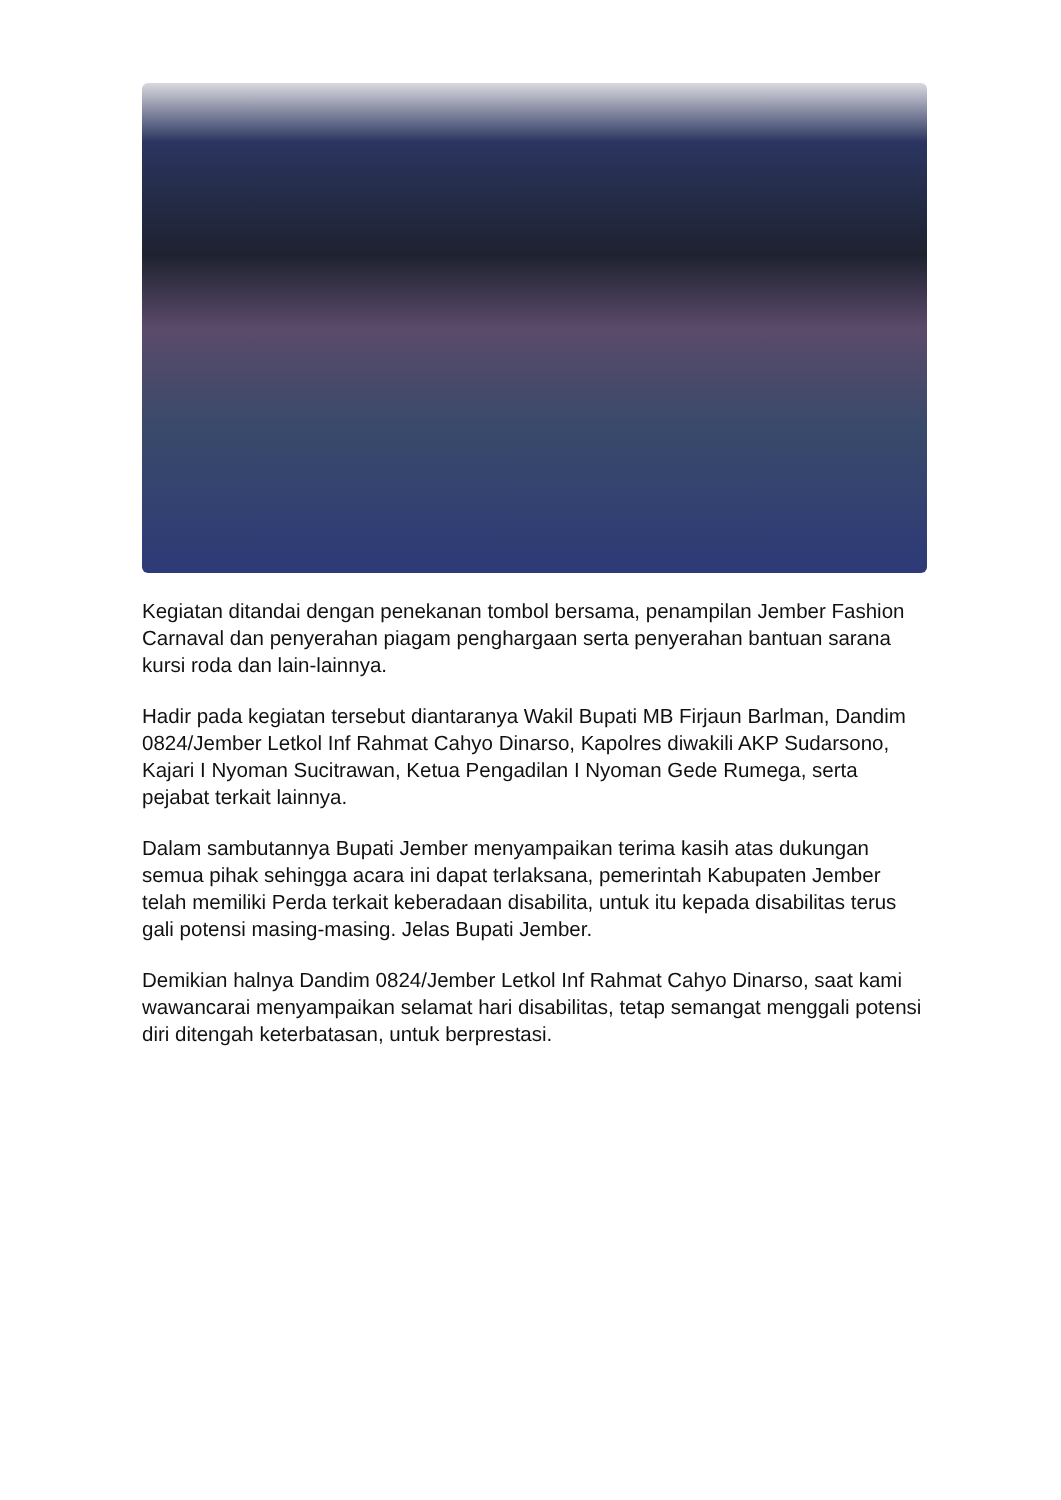Kegiatan ditandai dengan penekanan tombol bersama, penampilan Jember Fashion Carnaval dan penyerahan piagam penghargaan serta penyerahan bantuan sarana kursi roda dan lain-lainnya.
Hadir pada kegiatan tersebut diantaranya Wakil Bupati MB Firjaun Barlman, Dandim 0824/Jember Letkol Inf Rahmat Cahyo Dinarso, Kapolres diwakili AKP Sudarsono, Kajari I Nyoman Sucitrawan, Ketua Pengadilan I Nyoman Gede Rumega, serta pejabat terkait lainnya.
Dalam sambutannya Bupati Jember menyampaikan terima kasih atas dukungan semua pihak sehingga acara ini dapat terlaksana, pemerintah Kabupaten Jember telah memiliki Perda terkait keberadaan disabilita, untuk itu kepada disabilitas terus gali potensi masing-masing. Jelas Bupati Jember.
Demikian halnya Dandim 0824/Jember Letkol Inf Rahmat Cahyo Dinarso, saat kami wawancarai menyampaikan selamat hari disabilitas, tetap semangat menggali potensi diri ditengah keterbatasan, untuk berprestasi.